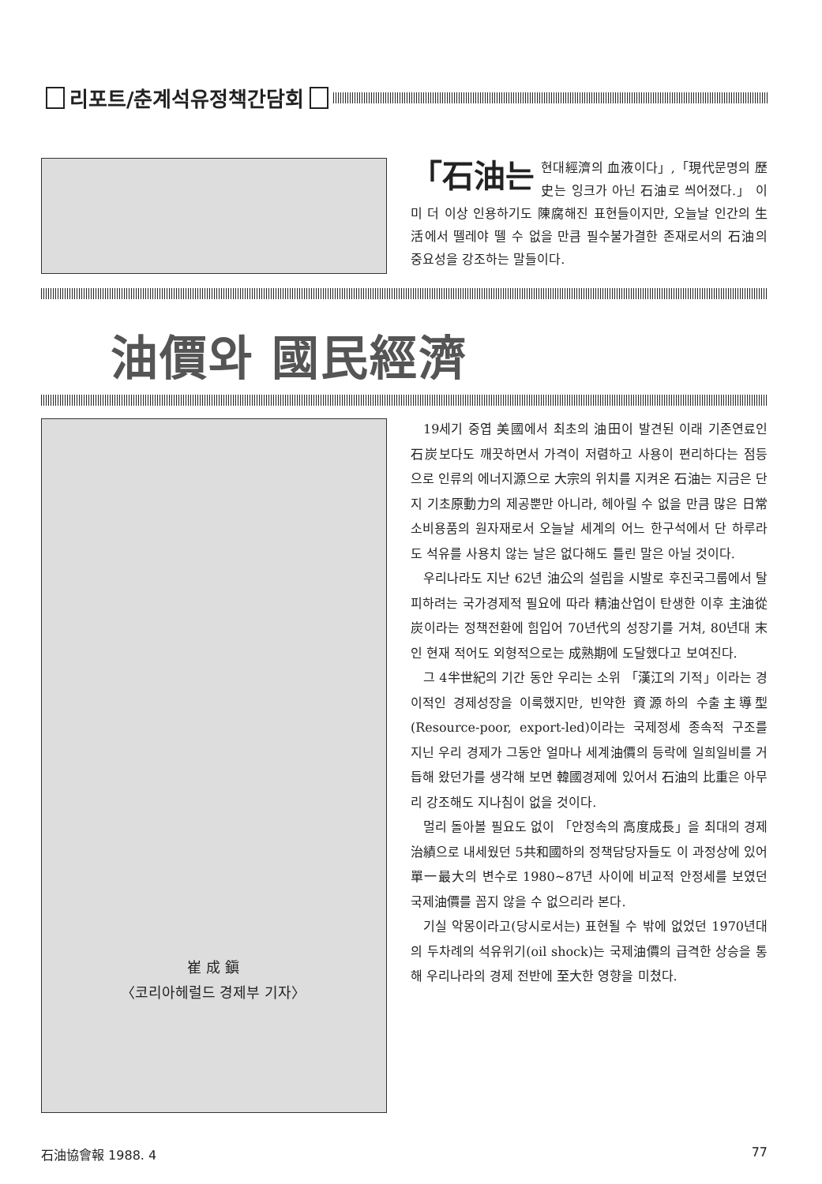리포트/춘계석유정책간담회
「石油는 현대經濟의 血液이다」,「現代문명의 歷史는 잉크가 아닌 石油로 씌어졌다.」 이미 더 이상 인용하기도 陳腐해진 표현들이지만, 오늘날 인간의 生活에서 뗄레야 뗄 수 없을 만큼 필수불가결한 존재로서의 石油의 중요성을 강조하는 말들이다.
油價와 國民經濟
崔 成 鎭
〈코리아헤럴드 경제부 기자〉
19세기 중엽 美國에서 최초의 油田이 발견된 이래 기존연료인 石炭보다도 깨끗하면서 가격이 저렴하고 사용이 편리하다는 점등으로 인류의 에너지源으로 大宗의 위치를 지켜온 石油는 지금은 단지 기초原動力의 제공뿐만 아니라, 헤아릴 수 없을 만큼 많은 日常소비용품의 원자재로서 오늘날 세계의 어느 한구석에서 단 하루라도 석유를 사용치 않는 날은 없다해도 틀린 말은 아닐 것이다.
우리나라도 지난 62년 油公의 설립을 시발로 후진국그룹에서 탈피하려는 국가경제적 필요에 따라 精油산업이 탄생한 이후 主油從炭이라는 정책전환에 힘입어 70년代의 성장기를 거쳐, 80년대 末인 현재 적어도 외형적으로는 成熟期에 도달했다고 보여진다.
그 4半世紀의 기간 동안 우리는 소위 「漢江의 기적」이라는 경이적인 경제성장을 이룩했지만, 빈약한 資源하의 수출主導型(Resource-poor, export-led)이라는 국제정세 종속적 구조를 지닌 우리 경제가 그동안 얼마나 세계油價의 등락에 일희일비를 거듭해 왔던가를 생각해 보면 韓國경제에 있어서 石油의 比重은 아무리 강조해도 지나침이 없을 것이다.
멀리 돌아볼 필요도 없이 「안정속의 高度成長」을 최대의 경제治績으로 내세웠던 5共和國하의 정책담당자들도 이 과정상에 있어 單一最大의 변수로 1980~87년 사이에 비교적 안정세를 보였던 국제油價를 꼽지 않을 수 없으리라 본다.
기실 악몽이라고(당시로서는) 표현될 수 밖에 없었던 1970년대의 두차례의 석유위기(oil shock)는 국제油價의 급격한 상승을 통해 우리나라의 경제 전반에 至大한 영향을 미쳤다.
石油協會報 1988. 4 77